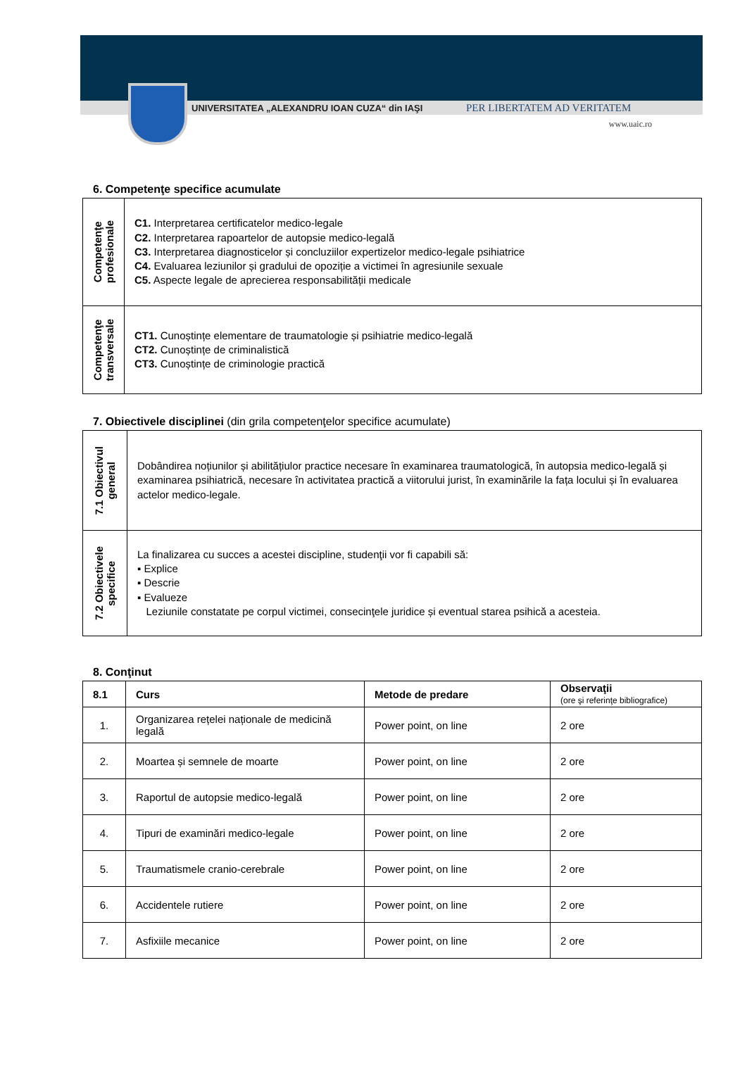UNIVERSITATEA „ALEXANDRU IOAN CUZA“ din IAŞI PER LIBERTATEM AD VERITATEM
www.uaic.ro
6. Competenţe specifice acumulate
| Competenţe profesionale | C1. Interpretarea certificatelor medico-legale C2. Interpretarea rapoartelor de autopsie medico-legală C3. Interpretarea diagnosticelor și concluziilor expertizelor medico-legale psihiatrice C4. Evaluarea leziunilor și gradului de opoziție a victimei în agresiunile sexuale C5. Aspecte legale de aprecierea responsabilității medicale |
| Competenţe transversale | CT1. Cunoștințe elementare de traumatologie și psihiatrie medico-legală CT2. Cunoștințe de criminalistică CT3. Cunoștințe de criminologie practică |
7. Obiectivele disciplinei (din grila competenţelor specifice acumulate)
| 7.1 Obiectivul general | Dobândirea noțiunilor și abilitățiulor practice necesare în examinarea traumatologică, în autopsia medico-legală și examinarea psihiatrică, necesare în activitatea practică a viitorului jurist, în examinările la fața locului și în evaluarea actelor medico-legale. |
| 7.2 Obiectivele specifice | La finalizarea cu succes a acestei discipline, studenţii vor fi capabili să: ▪ Explice ▪ Descrie ▪ Evalueze Leziunile constatate pe corpul victimei, consecinţele juridice și eventual starea psihică a acesteia. |
8. Conţinut
| 8.1 | Curs | Metode de predare | Observaţii (ore şi referinţe bibliografice) |
| --- | --- | --- | --- |
| 1. | Organizarea rețelei naționale de medicină legală | Power point, on line | 2 ore |
| 2. | Moartea și semnele de moarte | Power point, on line | 2 ore |
| 3. | Raportul de autopsie medico-legală | Power point, on line | 2 ore |
| 4. | Tipuri de examinări medico-legale | Power point, on line | 2 ore |
| 5. | Traumatismele cranio-cerebrale | Power point, on line | 2 ore |
| 6. | Accidentele rutiere | Power point, on line | 2 ore |
| 7. | Asfixiile mecanice | Power point, on line | 2 ore |